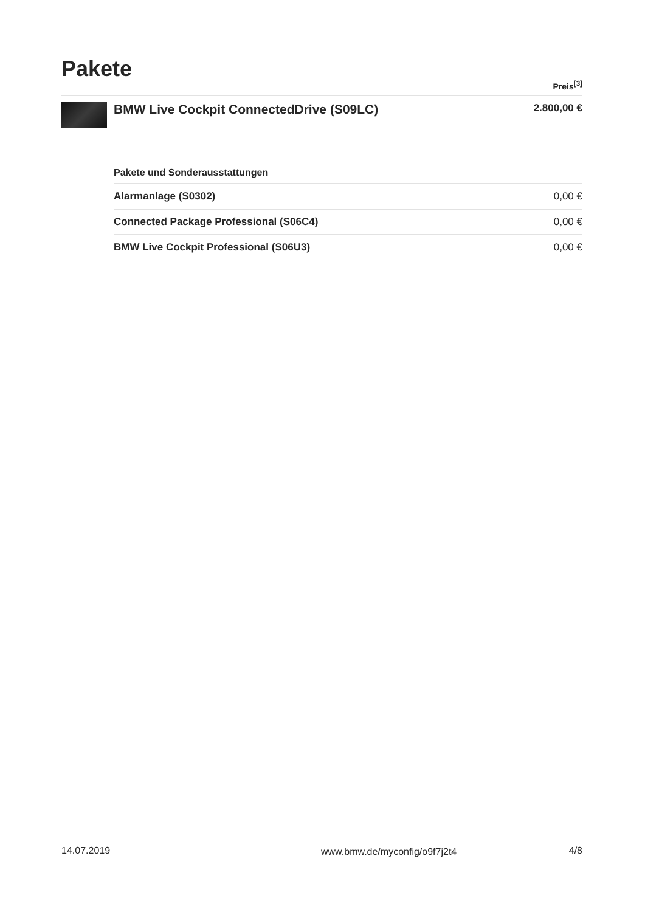Pakete
Preis<sup>[3]</sup>
BMW Live Cockpit ConnectedDrive (S09LC)
2.800,00 €
| Pakete und Sonderausstattungen | |
| --- | --- |
| Alarmanlage (S0302) | 0,00 € |
| Connected Package Professional (S06C4) | 0,00 € |
| BMW Live Cockpit Professional (S06U3) | 0,00 € |
14.07.2019 www.bmw.de/myconfig/o9f7j2t4 4/8